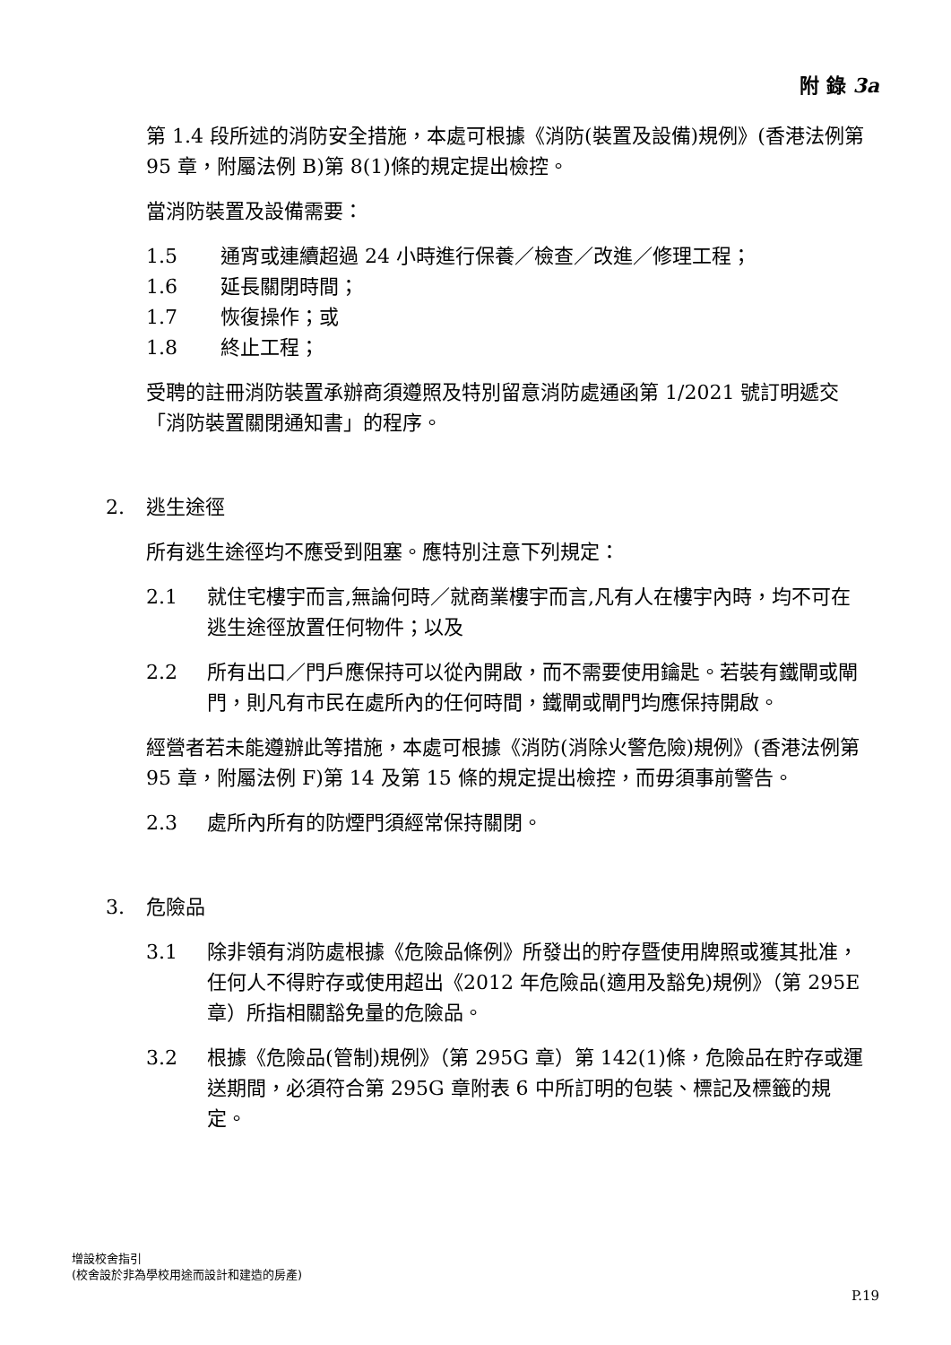附 錄 3a
第 1.4 段所述的消防安全措施，本處可根據《消防(裝置及設備)規例》(香港法例第 95 章，附屬法例 B)第 8(1)條的規定提出檢控。
當消防裝置及設備需要：
1.5 通宵或連續超過 24 小時進行保養／檢查／改進／修理工程；
1.6 延長關閉時間；
1.7 恢復操作；或
1.8 終止工程；
受聘的註冊消防裝置承辦商須遵照及特別留意消防處通函第 1/2021 號訂明遞交「消防裝置關閉通知書」的程序。
2. 逃生途徑
所有逃生途徑均不應受到阻塞。應特別注意下列規定：
2.1 就住宅樓宇而言,無論何時／就商業樓宇而言,凡有人在樓宇內時，均不可在逃生途徑放置任何物件；以及
2.2 所有出口／門戶應保持可以從內開啟，而不需要使用鑰匙。若裝有鐵閘或閘門，則凡有市民在處所內的任何時間，鐵閘或閘門均應保持開啟。
經營者若未能遵辦此等措施，本處可根據《消防(消除火警危險)規例》(香港法例第 95 章，附屬法例 F)第 14 及第 15 條的規定提出檢控，而毋須事前警告。
2.3 處所內所有的防煙門須經常保持關閉。
3. 危險品
3.1 除非領有消防處根據《危險品條例》所發出的貯存暨使用牌照或獲其批准，任何人不得貯存或使用超出《2012 年危險品(適用及豁免)規例》（第 295E 章）所指相關豁免量的危險品。
3.2 根據《危險品(管制)規例》（第 295G 章）第 142(1)條，危險品在貯存或運送期間，必須符合第 295G 章附表 6 中所訂明的包裝、標記及標籤的規定。
增設校舍指引
(校舍設於非為學校用途而設計和建造的房產)
P.19